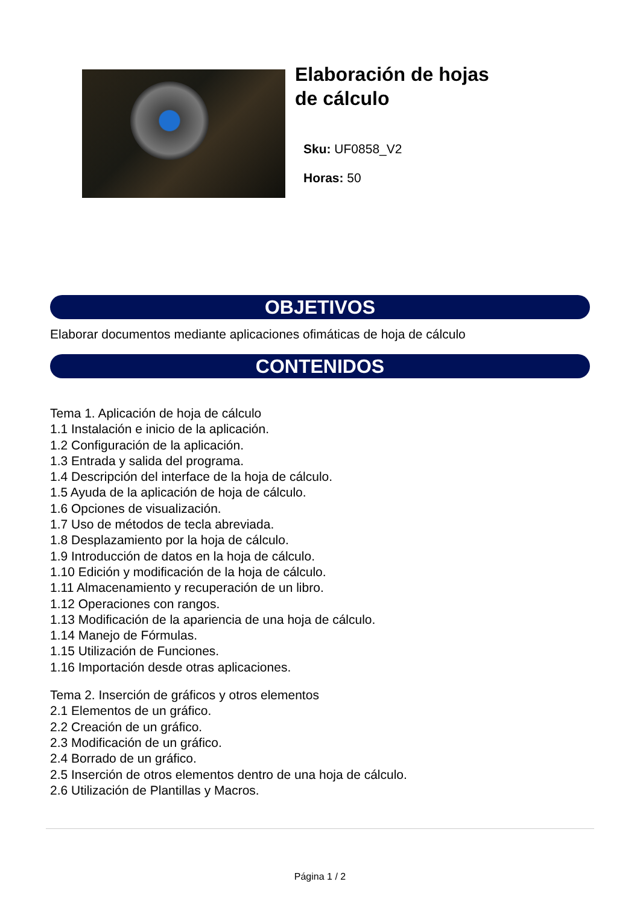Elaboración de hojas de cálculo
Sku: UF0858_V2
Horas: 50
OBJETIVOS
Elaborar documentos mediante aplicaciones ofimáticas de hoja de cálculo
CONTENIDOS
Tema 1. Aplicación de hoja de cálculo
1.1 Instalación e inicio de la aplicación.
1.2 Configuración de la aplicación.
1.3 Entrada y salida del programa.
1.4 Descripción del interface de la hoja de cálculo.
1.5 Ayuda de la aplicación de hoja de cálculo.
1.6 Opciones de visualización.
1.7 Uso de métodos de tecla abreviada.
1.8 Desplazamiento por la hoja de cálculo.
1.9 Introducción de datos en la hoja de cálculo.
1.10 Edición y modificación de la hoja de cálculo.
1.11 Almacenamiento y recuperación de un libro.
1.12 Operaciones con rangos.
1.13 Modificación de la apariencia de una hoja de cálculo.
1.14 Manejo de Fórmulas.
1.15 Utilización de Funciones.
1.16 Importación desde otras aplicaciones.
Tema 2. Inserción de gráficos y otros elementos
2.1 Elementos de un gráfico.
2.2 Creación de un gráfico.
2.3 Modificación de un gráfico.
2.4 Borrado de un gráfico.
2.5 Inserción de otros elementos dentro de una hoja de cálculo.
2.6 Utilización de Plantillas y Macros.
Página 1 / 2